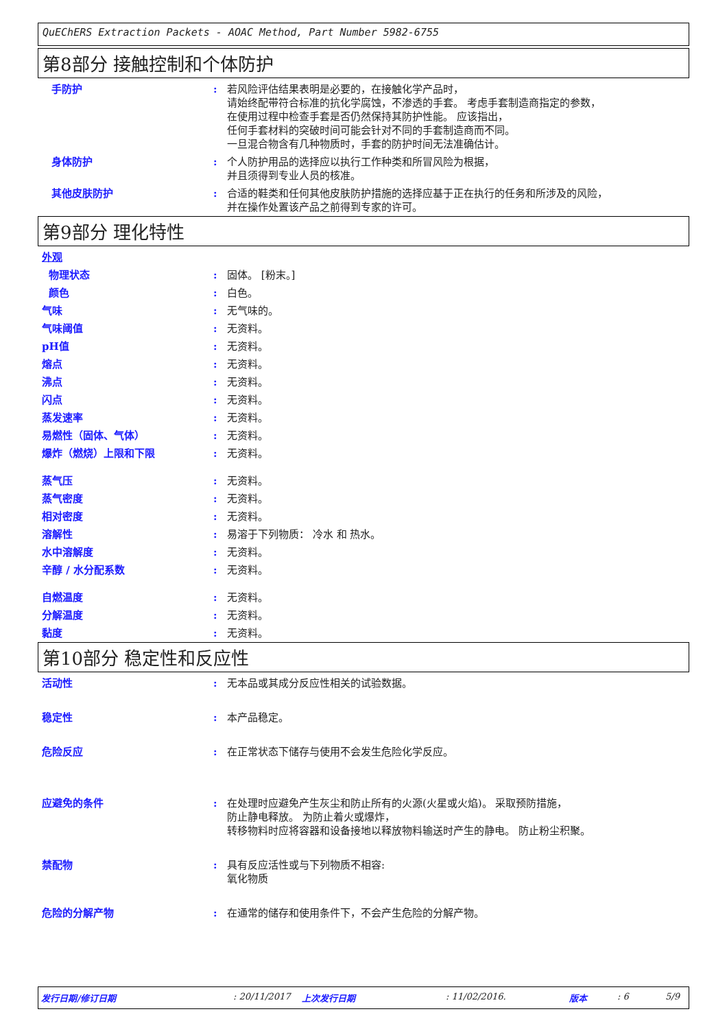QuEChERS Extraction Packets - AOAC Method, Part Number 5982-6755
第8部分 接触控制和个体防护
手防护 : 若风险评估结果表明是必要的，在接触化学产品时，
请始终配带符合标准的抗化学腐蚀，不渗透的手套。 考虑手套制造商指定的参数，
在使用过程中检查手套是否仍然保持其防护性能。 应该指出，
任何手套材料的突破时间可能会针对不同的手套制造商而不同。
一旦混合物含有几种物质时，手套的防护时间无法准确估计。
身体防护 : 个人防护用品的选择应以执行工作种类和所冒风险为根据，
并且须得到专业人员的核准。
其他皮肤防护 : 合适的鞋类和任何其他皮肤防护措施的选择应基于正在执行的任务和所涉及的风险，
并在操作处置该产品之前得到专家的许可。
第9部分 理化特性
外观
物理状态 : 固体。 [粉末。]
颜色 : 白色。
气味 : 无气味的。
气味阈值 : 无资料。
pH值 : 无资料。
熔点 : 无资料。
沸点 : 无资料。
闪点 : 无资料。
蒸发速率 : 无资料。
易燃性（固体、气体） : 无资料。
爆炸（燃烧）上限和下限 : 无资料。
蒸气压 : 无资料。
蒸气密度 : 无资料。
相对密度 : 无资料。
溶解性 : 易溶于下列物质： 冷水 和 热水。
水中溶解度 : 无资料。
辛醇 / 水分配系数 : 无资料。
自燃温度 : 无资料。
分解温度 : 无资料。
黏度 : 无资料。
第10部分 稳定性和反应性
活动性 : 无本品或其成分反应性相关的试验数据。
稳定性 : 本产品稳定。
危险反应 : 在正常状态下储存与使用不会发生危险化学反应。
应避免的条件 : 在处理时应避免产生灰尘和防止所有的火源(火星或火焰)。 采取预防措施，
防止静电释放。 为防止着火或爆炸，
转移物料时应将容器和设备接地以释放物料输送时产生的静电。 防止粉尘积聚。
禁配物 : 具有反应活性或与下列物质不相容:
氧化物质
危险的分解产物 : 在通常的储存和使用条件下，不会产生危险的分解产物。
发行日期/修订日期: 20/11/2017 上次发行日期: 11/02/2016. 版本: 6 5/9